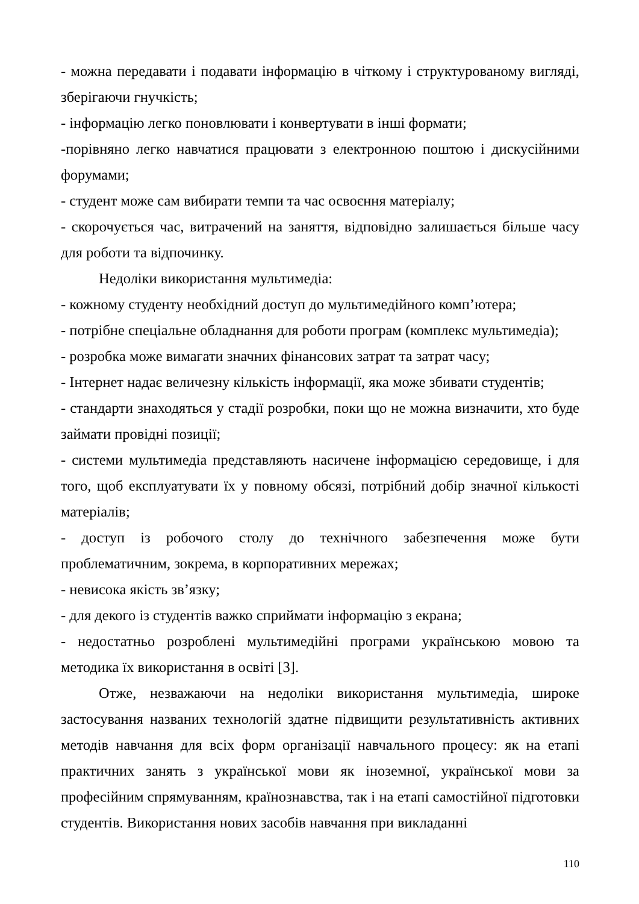- можна передавати і подавати інформацію в чіткому і структурованому вигляді, зберігаючи гнучкість;
- інформацію легко поновлювати і конвертувати в інші формати;
-порівняно легко навчатися працювати з електронною поштою і дискусійними форумами;
- студент може сам вибирати темпи та час освоєння матеріалу;
- скорочується час, витрачений на заняття, відповідно залишається більше часу для роботи та відпочинку.
Недоліки використання мультимедіа:
- кожному студенту необхідний доступ до мультимедійного комп’ютера;
- потрібне спеціальне обладнання для роботи програм (комплекс мультимедіа);
- розробка може вимагати значних фінансових затрат та затрат часу;
- Інтернет надає величезну кількість інформації, яка може збивати студентів;
- стандарти знаходяться у стадії розробки, поки що не можна визначити, хто буде займати провідні позиції;
- системи мультимедіа представляють насичене інформацією середовище, і для того, щоб експлуатувати їх у повному обсязі, потрібний добір значної кількості матеріалів;
- доступ із робочого столу до технічного забезпечення може бути проблематичним, зокрема, в корпоративних мережах;
- невисока якість зв’язку;
- для декого із студентів важко сприймати інформацію з екрана;
- недостатньо розроблені мультимедійні програми українською мовою та методика їх використання в освіті [3].
Отже, незважаючи на недоліки використання мультимедіа, широке застосування названих технологій здатне підвищити результативність активних методів навчання для всіх форм організації навчального процесу: як на етапі практичних занять з української мови як іноземної, української мови за професійним спрямуванням, країнознавства, так і на етапі самостійної підготовки студентів. Використання нових засобів навчання при викладанні
110